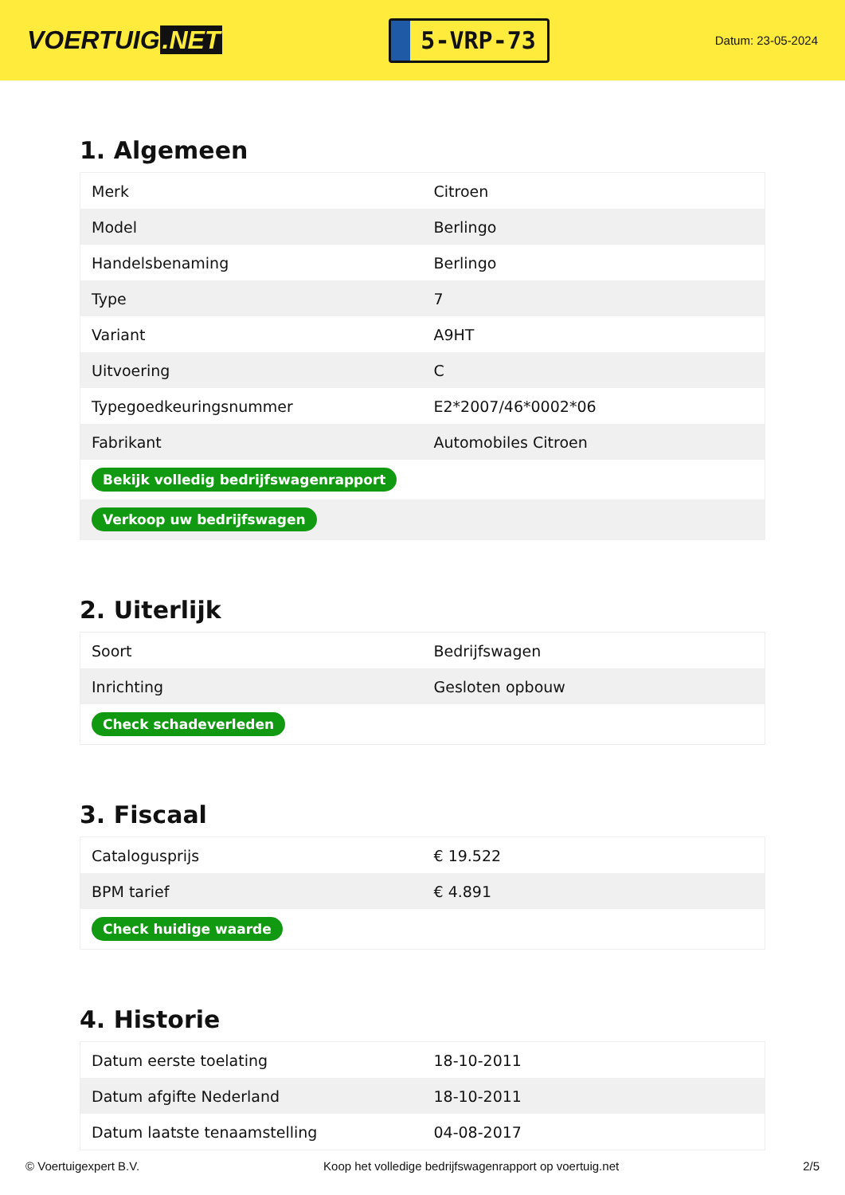VOERTUIG.NET
5-VRP-73
Datum: 23-05-2024
1. Algemeen
| Merk | Citroen |
| Model | Berlingo |
| Handelsbenaming | Berlingo |
| Type | 7 |
| Variant | A9HT |
| Uitvoering | C |
| Typegoedkeuringsnummer | E2*2007/46*0002*06 |
| Fabrikant | Automobiles Citroen |
| Bekijk volledig bedrijfswagenrapport | |
| Verkoop uw bedrijfswagen | |
2. Uiterlijk
| Soort | Bedrijfswagen |
| Inrichting | Gesloten opbouw |
| Check schadeverleden | |
3. Fiscaal
| Catalogusprijs | € 19.522 |
| BPM tarief | € 4.891 |
| Check huidige waarde | |
4. Historie
| Datum eerste toelating | 18-10-2011 |
| Datum afgifte Nederland | 18-10-2011 |
| Datum laatste tenaamstelling | 04-08-2017 |
© Voertuigexpert B.V. Koop het volledige bedrijfswagenrapport op voertuig.net 2/5